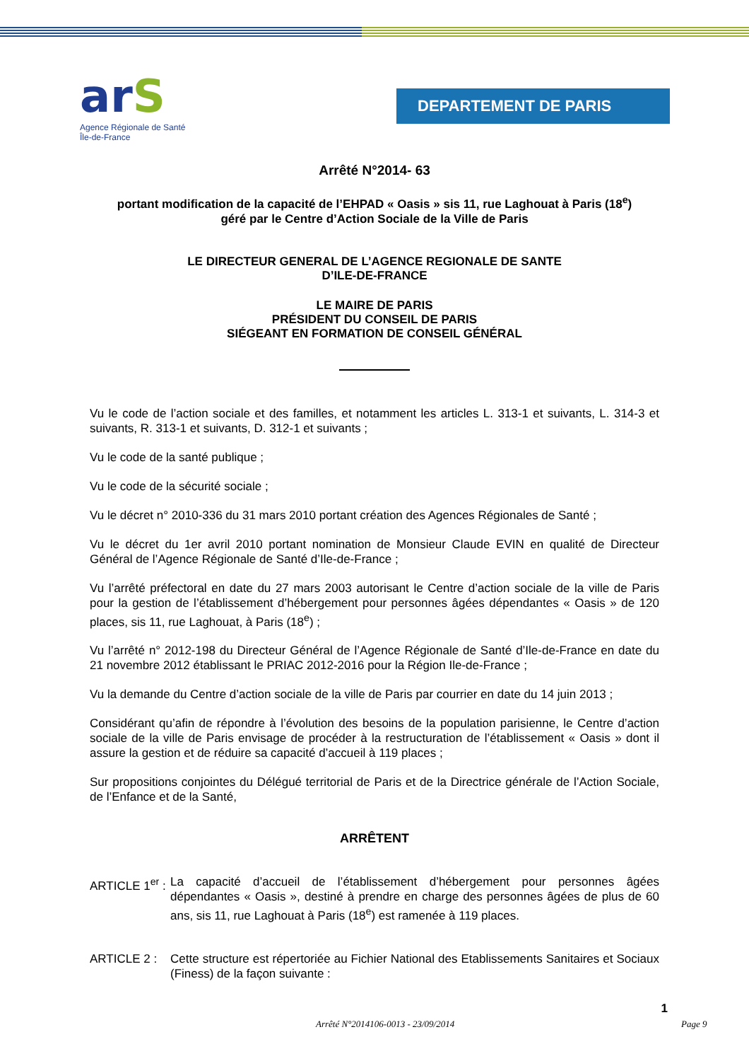arS
Agence Régionale de Santé
Île-de-France
DEPARTEMENT DE PARIS
Arrêté N°2014- 63
portant modification de la capacité de l’EHPAD « Oasis » sis 11, rue Laghouat à Paris (18<sup>e</sup>)
géré par le Centre d’Action Sociale de la Ville de Paris
LE DIRECTEUR GENERAL DE L’AGENCE REGIONALE DE SANTE
D’ILE-DE-FRANCE
LE MAIRE DE PARIS
PRÉSIDENT DU CONSEIL DE PARIS
SIÉGEANT EN FORMATION DE CONSEIL GÉNÉRAL
Vu le code de l’action sociale et des familles, et notamment les articles L. 313-1 et suivants, L. 314-3 et suivants, R. 313-1 et suivants, D. 312-1 et suivants ;
Vu le code de la santé publique ;
Vu le code de la sécurité sociale ;
Vu le décret n° 2010-336 du 31 mars 2010 portant création des Agences Régionales de Santé ;
Vu le décret du 1er avril 2010 portant nomination de Monsieur Claude EVIN en qualité de Directeur Général de l’Agence Régionale de Santé d’Ile-de-France ;
Vu l’arrêté préfectoral en date du 27 mars 2003 autorisant le Centre d’action sociale de la ville de Paris pour la gestion de l’établissement d’hébergement pour personnes âgées dépendantes « Oasis » de 120 places, sis 11, rue Laghouat, à Paris (18<sup>e</sup>) ;
Vu l’arrêté n° 2012-198 du Directeur Général de l’Agence Régionale de Santé d’Ile-de-France en date du 21 novembre 2012 établissant le PRIAC 2012-2016 pour la Région Ile-de-France ;
Vu la demande du Centre d’action sociale de la ville de Paris par courrier en date du 14 juin 2013 ;
Considérant qu’afin de répondre à l’évolution des besoins de la population parisienne, le Centre d’action sociale de la ville de Paris envisage de procéder à la restructuration de l’établissement « Oasis » dont il assure la gestion et de réduire sa capacité d’accueil à 119 places ;
Sur propositions conjointes du Délégué territorial de Paris et de la Directrice générale de l’Action Sociale, de l’Enfance et de la Santé,
ARRÊTENT
ARTICLE 1<sup>er</sup> :
La capacité d’accueil de l’établissement d’hébergement pour personnes âgées dépendantes « Oasis », destiné à prendre en charge des personnes âgées de plus de 60 ans, sis 11, rue Laghouat à Paris (18<sup>e</sup>) est ramenée à 119 places.
ARTICLE 2 : Cette structure est répertoriée au Fichier National des Etablissements Sanitaires et Sociaux (Finess) de la façon suivante :
1
Arrêté N°2014106-0013 - 23/09/2014 Page 9